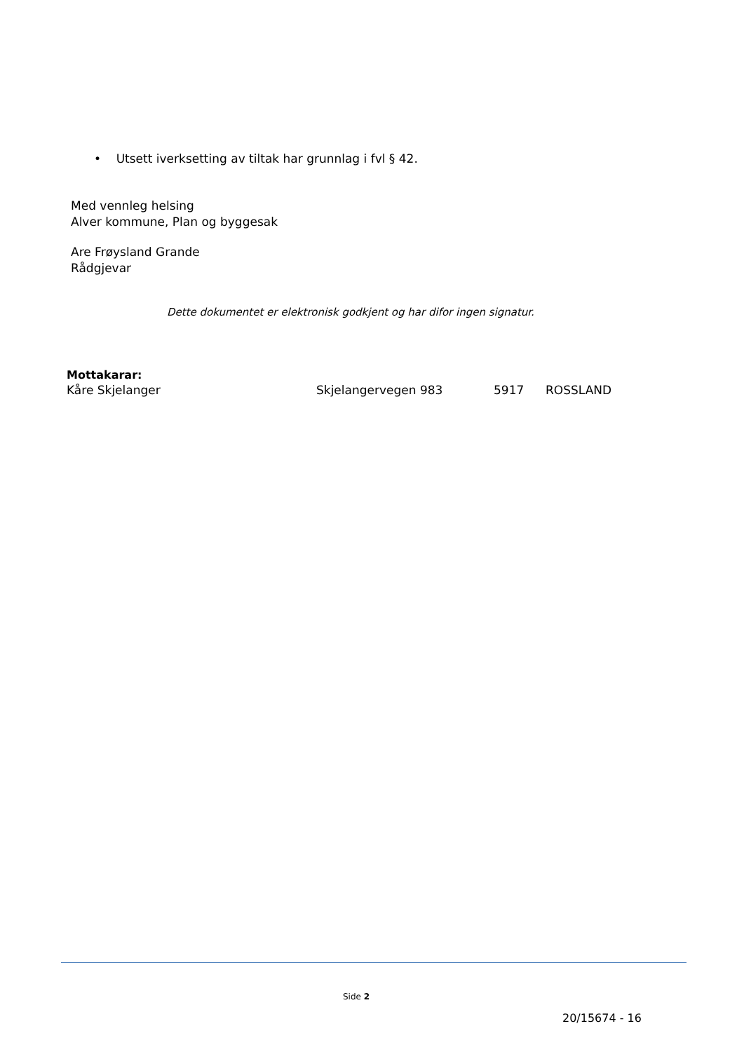• Utsett iverksetting av tiltak har grunnlag i fvl § 42.
Med vennleg helsing
Alver kommune, Plan og byggesak
Are Frøysland Grande
Rådgjevar
Dette dokumentet er elektronisk godkjent og har difor ingen signatur.
Mottakarar:
Kåre Skjelanger Skjelangervegen 983 5917 ROSSLAND
Side 2
20/15674 - 16